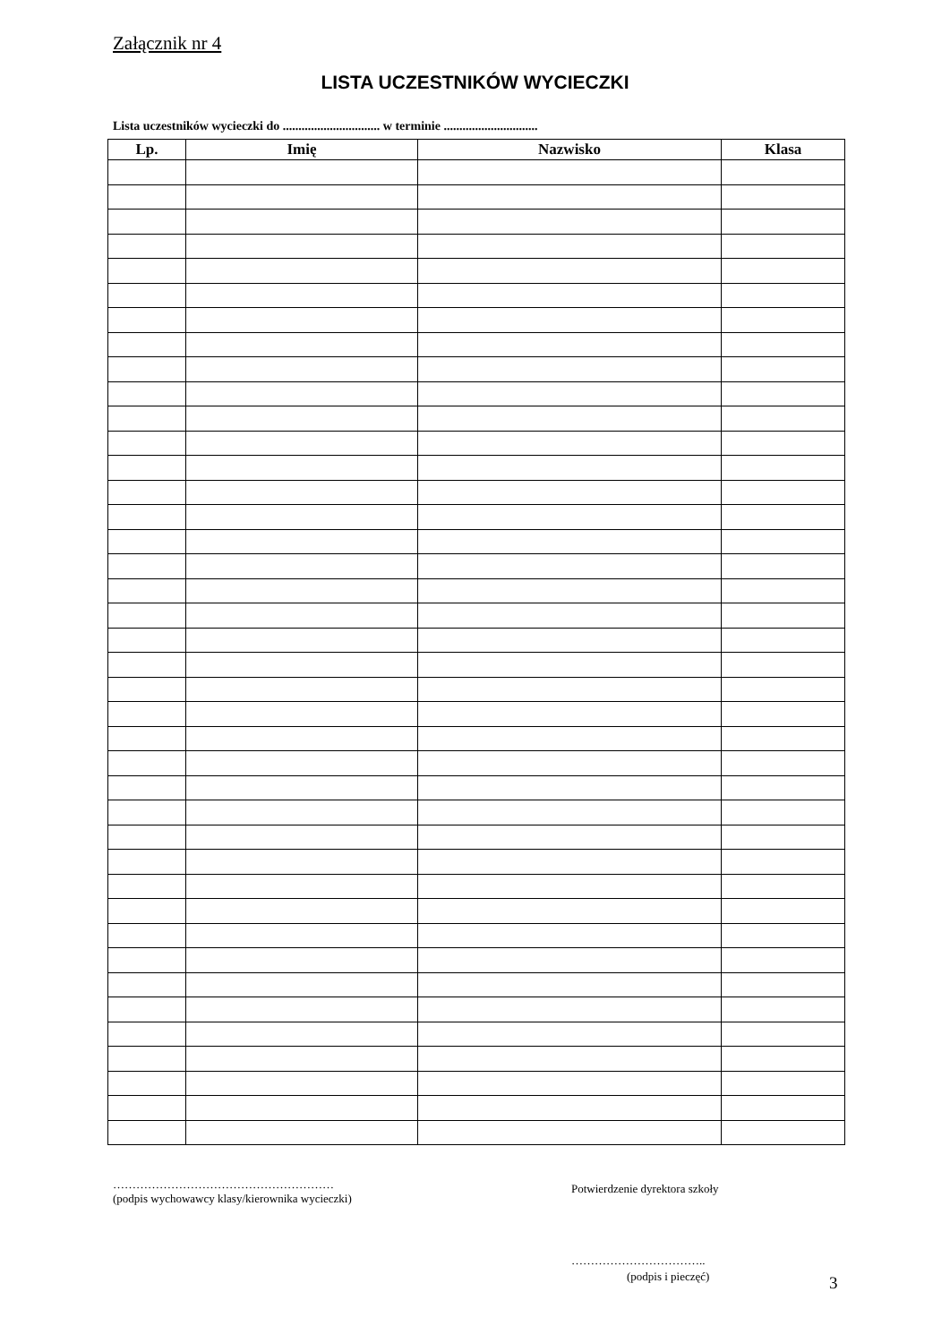Załącznik nr 4
LISTA UCZESTNIKÓW WYCIECZKI
Lista uczestników wycieczki do ............................... w terminie ..............................
| Lp. | Imię | Nazwisko | Klasa |
| --- | --- | --- | --- |
…………………………………………………
(podpis wychowawcy klasy/kierownika wycieczki)
Potwierdzenie dyrektora szkoły
……………………………..
(podpis i pieczęć) 3